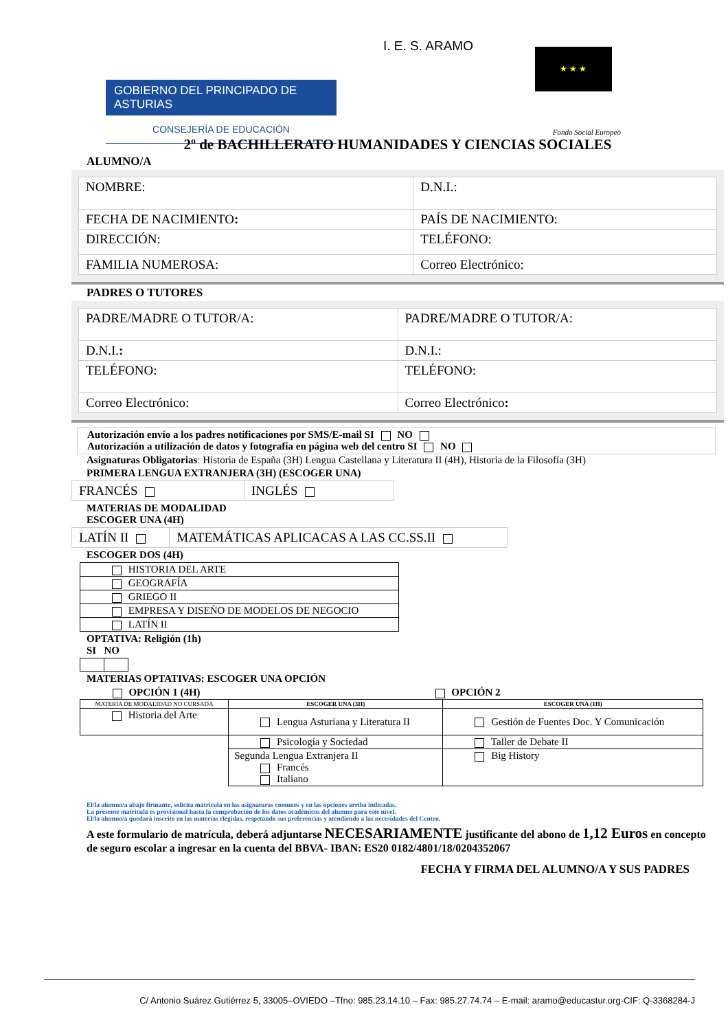GOBIERNO DEL PRINCIPADO DE ASTURIAS
CONSEJERÍA DE EDUCACIÓN
I. E. S. ARAMO
★ ★ ★
Fondo Social Europeo
2º de BACHILLERATO HUMANIDADES Y CIENCIAS SOCIALES
ALUMNO/A
| NOMBRE: | D.N.I.: |
| FECHA DE NACIMIENTO : | PAÍS DE NACIMIENTO: |
| DIRECCIÓN: | TELÉFONO: |
| FAMILIA NUMEROSA: | Correo Electrónico: |
PADRES O TUTORES
| PADRE/MADRE O TUTOR/A: | PADRE/MADRE O TUTOR/A: |
| D.N.I. : | D.N.I.: |
| TELÉFONO: | TELÉFONO: |
| Correo Electrónico: | Correo Electrónico : |
Autorización envío a los padres notificaciones por SMS/E-mail SI NO
Autorización a utilización de datos y fotografía en página web del centro SI NO
Asignaturas Obligatorias: Historia de España (3H) Lengua Castellana y Literatura II (4H), Historia de la Filosofía (3H)
PRIMERA LENGUA EXTRANJERA (3H) (ESCOGER UNA)
| FRANCÉS | INGLÉS |
MATERIAS DE MODALIDAD
ESCOGER UNA (4H)
| LATÍN II | MATEMÁTICAS APLICACAS A LAS CC.SS.II |
ESCOGER DOS (4H)
| HISTORIA DEL ARTE |
| GEOGRAFÍA |
| GRIEGO II |
| EMPRESA Y DISEÑO DE MODELOS DE NEGOCIO |
| LATÍN II |
OPTATIVA: Religión (1h)
SI NO
MATERIAS OPTATIVAS: ESCOGER UNA OPCIÓN
| OPCIÓN 1 (4H) | OPCIÓN 2 | |
| --- | --- | --- |
| MATERIA DE MODALIDAD NO CURSADA | ESCOGER UNA (3H) | ESCOGER UNA (1H) |
| Historia del Arte | Lengua Asturiana y Literatura II | Gestión de Fuentes Doc. Y Comunicación |
| | Psicología y Sociedad | Taller de Debate II |
| | Segunda Lengua Extranjera II Francés Italiano | Big History |
El/la alumno/a abajo firmante, solicita matrícula en las asignaturas comunes y en las opciones arriba indicadas.
La presente matrícula es provisional hasta la comprobación de los datos académicos del alumno para este nivel.
El/la alumno/a quedará inscrito en las materias elegidas, respetando sus preferencias y atendiendo a las necesidades del Centro.
A este formulario de matrícula, deberá adjuntarse NECESARIAMENTE justificante del abono de 1,12 Euros en concepto de seguro escolar a ingresar en la cuenta del BBVA- IBAN: ES20 0182/4801/18/0204352067
FECHA Y FIRMA DEL ALUMNO/A Y SUS PADRES
C/ Antonio Suárez Gutiérrez 5, 33005–OVIEDO –Tfno: 985.23.14.10 – Fax: 985.27.74.74 – E-mail: aramo@educastur.org-CIF: Q-3368284-J